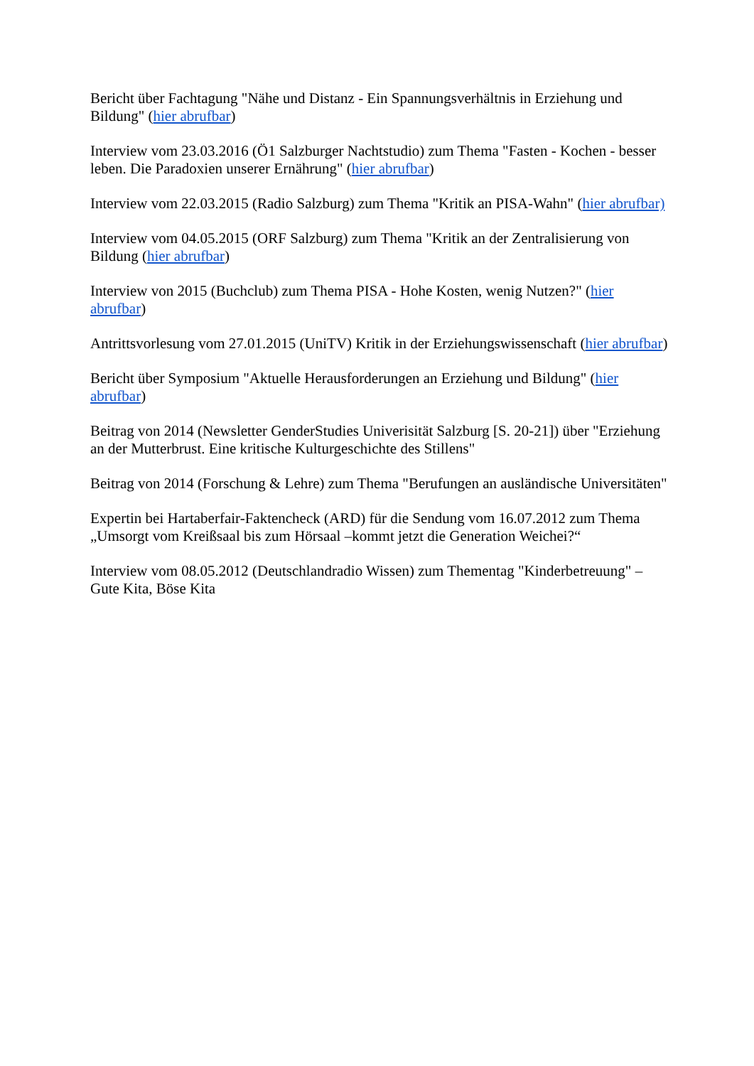Bericht über Fachtagung "Nähe und Distanz - Ein Spannungsverhältnis in Erziehung und Bildung" (hier abrufbar)
Interview vom 23.03.2016 (Ö1 Salzburger Nachtstudio) zum Thema "Fasten - Kochen - besser leben. Die Paradoxien unserer Ernährung" (hier abrufbar)
Interview vom 22.03.2015 (Radio Salzburg) zum Thema "Kritik an PISA-Wahn" (hier abrufbar)
Interview vom 04.05.2015 (ORF Salzburg) zum Thema "Kritik an der Zentralisierung von Bildung (hier abrufbar)
Interview von 2015 (Buchclub) zum Thema PISA - Hohe Kosten, wenig Nutzen?" (hier abrufbar)
Antrittsvorlesung vom 27.01.2015 (UniTV) Kritik in der Erziehungswissenschaft (hier abrufbar)
Bericht über Symposium "Aktuelle Herausforderungen an Erziehung und Bildung" (hier abrufbar)
Beitrag von 2014 (Newsletter GenderStudies Univerisität Salzburg [S. 20-21]) über "Erziehung an der Mutterbrust. Eine kritische Kulturgeschichte des Stillens"
Beitrag von 2014 (Forschung & Lehre) zum Thema "Berufungen an ausländische Universitäten"
Expertin bei Hartaberfair-Faktencheck (ARD) für die Sendung vom 16.07.2012 zum Thema „Umsorgt vom Kreißsaal bis zum Hörsaal –kommt jetzt die Generation Weichei?“
Interview vom 08.05.2012 (Deutschlandradio Wissen) zum Thementag "Kinderbetreuung" – Gute Kita, Böse Kita